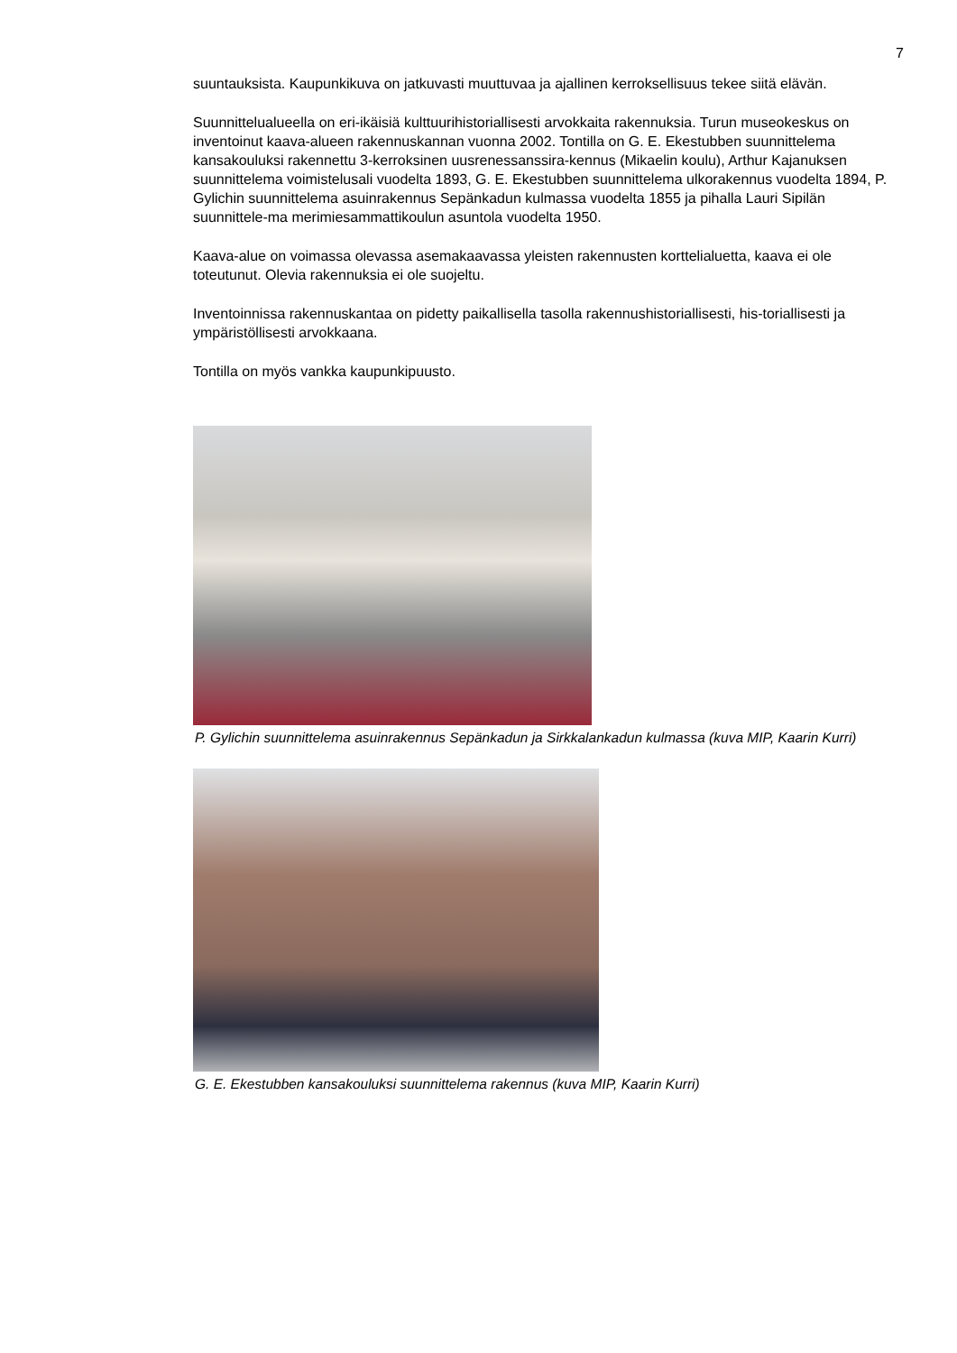7
suuntauksista. Kaupunkikuva on jatkuvasti muuttuvaa ja ajallinen kerroksellisuus tekee siitä elävän.
Suunnittelualueella on eri-ikäisiä kulttuurihistoriallisesti arvokkaita rakennuksia. Turun museokeskus on inventoinut kaava-alueen rakennuskannan vuonna 2002. Tontilla on G. E. Ekestubben suunnittelema kansakouluksi rakennettu 3-kerroksinen uusrenessanssira-kennus (Mikaelin koulu), Arthur Kajanuksen suunnittelema voimistelusali vuodelta 1893, G. E. Ekestubben suunnittelema ulkorakennus vuodelta 1894, P. Gylichin suunnittelema asuinrakennus Sepänkadun kulmassa vuodelta 1855 ja pihalla Lauri Sipilän suunnittele-ma merimiesammattikoulun asuntola vuodelta 1950.
Kaava-alue on voimassa olevassa asemakaavassa yleisten rakennusten korttelialuetta, kaava ei ole toteutunut. Olevia rakennuksia ei ole suojeltu.
Inventoinnissa rakennuskantaa on pidetty paikallisella tasolla rakennushistoriallisesti, his-toriallisesti ja ympäristöllisesti arvokkaana.
Tontilla on myös vankka kaupunkipuusto.
P. Gylichin suunnittelema asuinrakennus Sepänkadun ja Sirkkalankadun kulmassa (kuva MIP, Kaarin Kurri)
G. E. Ekestubben kansakouluksi suunnittelema rakennus (kuva MIP, Kaarin Kurri)